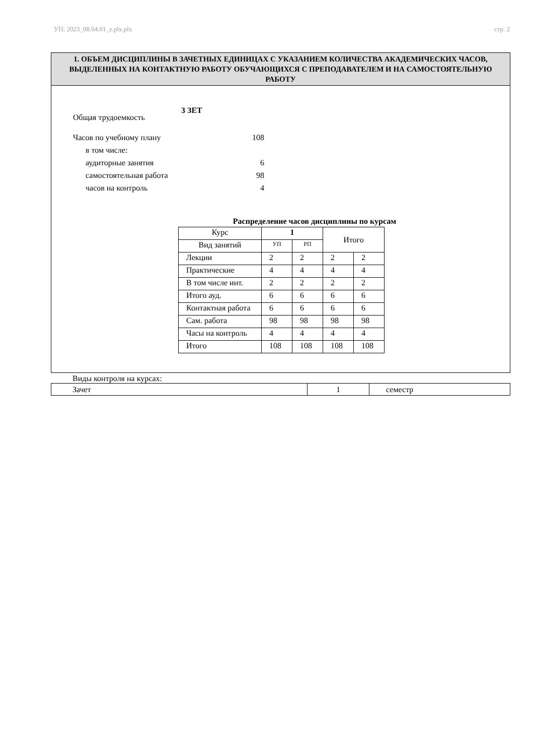УП: 2023_08.04.01_z.plx.plx стр. 2
1. ОБЪЕМ ДИСЦИПЛИНЫ В ЗАЧЕТНЫХ ЕДИНИЦАХ С УКАЗАНИЕМ КОЛИЧЕСТВА АКАДЕМИЧЕСКИХ ЧАСОВ, ВЫДЕЛЕННЫХ НА КОНТАКТНУЮ РАБОТУ ОБУЧАЮЩИХСЯ С ПРЕПОДАВАТЕЛЕМ И НА САМОСТОЯТЕЛЬНУЮ РАБОТУ
Общая трудоемкость 3 ЗЕТ
Часов по учебному плану 108
в том числе:
аудиторные занятия 6
самостоятельная работа 98
часов на контроль 4
Распределение часов дисциплины по курсам
| Курс | 1 | | Итого | |
| Вид занятий | УП | РП | | |
| Лекции | 2 | 2 | 2 | 2 |
| Практические | 4 | 4 | 4 | 4 |
| В том числе инт. | 2 | 2 | 2 | 2 |
| Итого ауд. | 6 | 6 | 6 | 6 |
| Контактная работа | 6 | 6 | 6 | 6 |
| Сам. работа | 98 | 98 | 98 | 98 |
| Часы на контроль | 4 | 4 | 4 | 4 |
| Итого | 108 | 108 | 108 | 108 |
Виды контроля на курсах:
| Зачет | 1 | семестр |